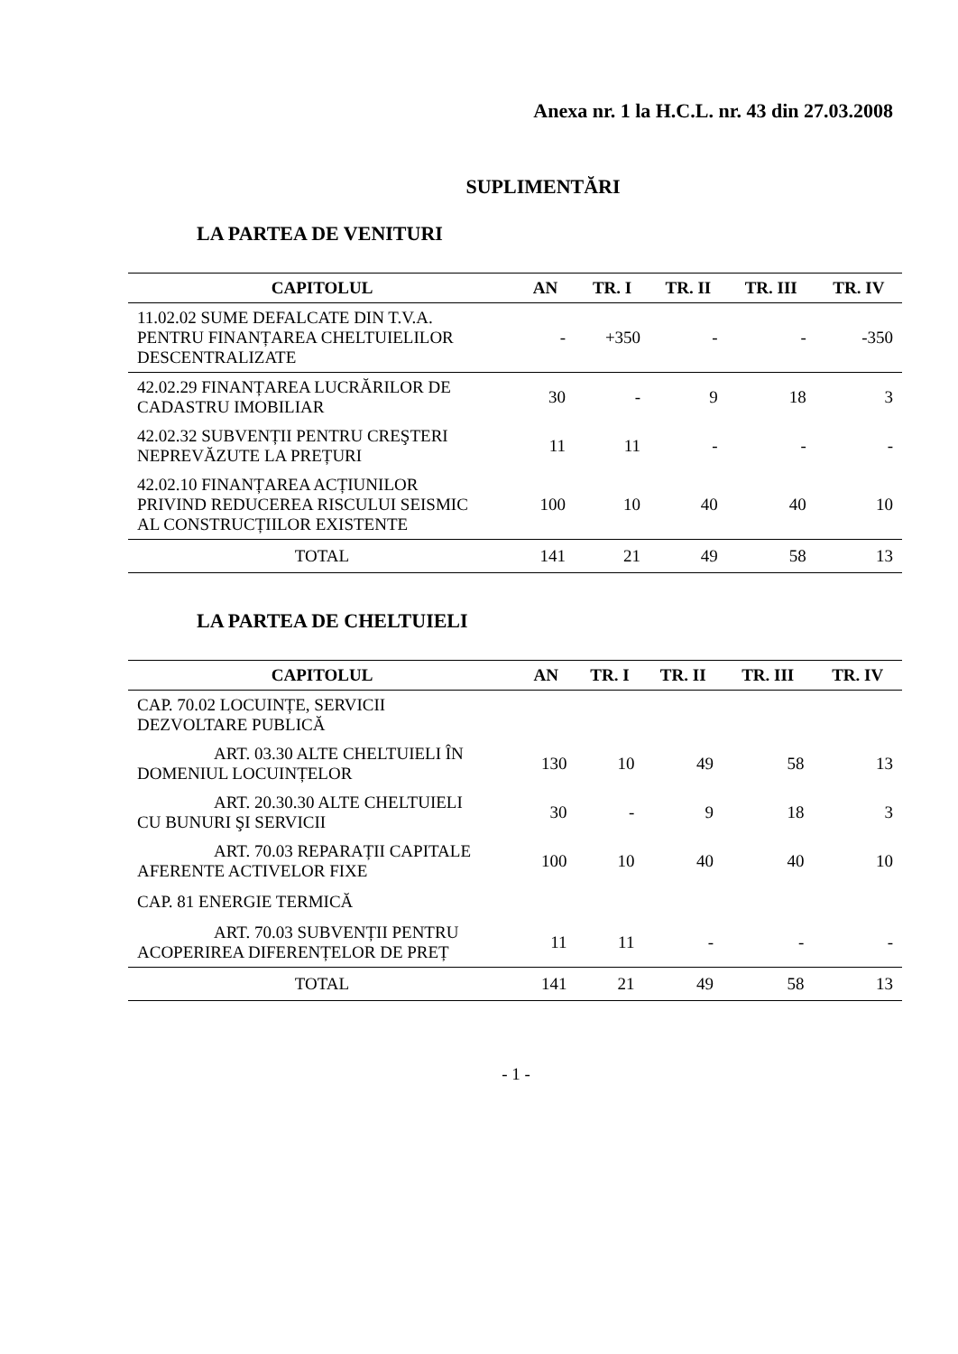Anexa nr. 1 la H.C.L. nr. 43 din 27.03.2008
SUPLIMENTĂRI
LA PARTEA DE VENITURI
| CAPITOLUL | AN | TR. I | TR. II | TR. III | TR. IV |
| --- | --- | --- | --- | --- | --- |
| 11.02.02 SUME DEFALCATE DIN T.V.A. PENTRU FINANȚAREA CHELTUIELILOR DESCENTRALIZATE | - | +350 | - | - | -350 |
| 42.02.29 FINANȚAREA LUCRĂRILOR DE CADASTRU IMOBILIAR | 30 | - | 9 | 18 | 3 |
| 42.02.32 SUBVENȚII PENTRU CREŞTERI NEPREVĂZUTE LA PREȚURI | 11 | 11 | - | - | - |
| 42.02.10 FINANȚAREA ACȚIUNILOR PRIVIND REDUCEREA RISCULUI SEISMIC AL CONSTRUCȚIILOR EXISTENTE | 100 | 10 | 40 | 40 | 10 |
| TOTAL | 141 | 21 | 49 | 58 | 13 |
LA PARTEA DE CHELTUIELI
| CAPITOLUL | AN | TR. I | TR. II | TR. III | TR. IV |
| --- | --- | --- | --- | --- | --- |
| CAP. 70.02 LOCUINȚE, SERVICII DEZVOLTARE PUBLICĂ | | | | | |
| ART. 03.30 ALTE CHELTUIELI ÎN DOMENIUL LOCUINȚELOR | 130 | 10 | 49 | 58 | 13 |
| ART. 20.30.30 ALTE CHELTUIELI CU BUNURI ŞI SERVICII | 30 | - | 9 | 18 | 3 |
| ART. 70.03 REPARAȚII CAPITALE AFERENTE ACTIVELOR FIXE | 100 | 10 | 40 | 40 | 10 |
| CAP. 81 ENERGIE TERMICĂ | | | | | |
| ART. 70.03 SUBVENȚII PENTRU ACOPERIREA DIFERENȚELOR DE PREȚ | 11 | 11 | - | - | - |
| TOTAL | 141 | 21 | 49 | 58 | 13 |
- 1 -